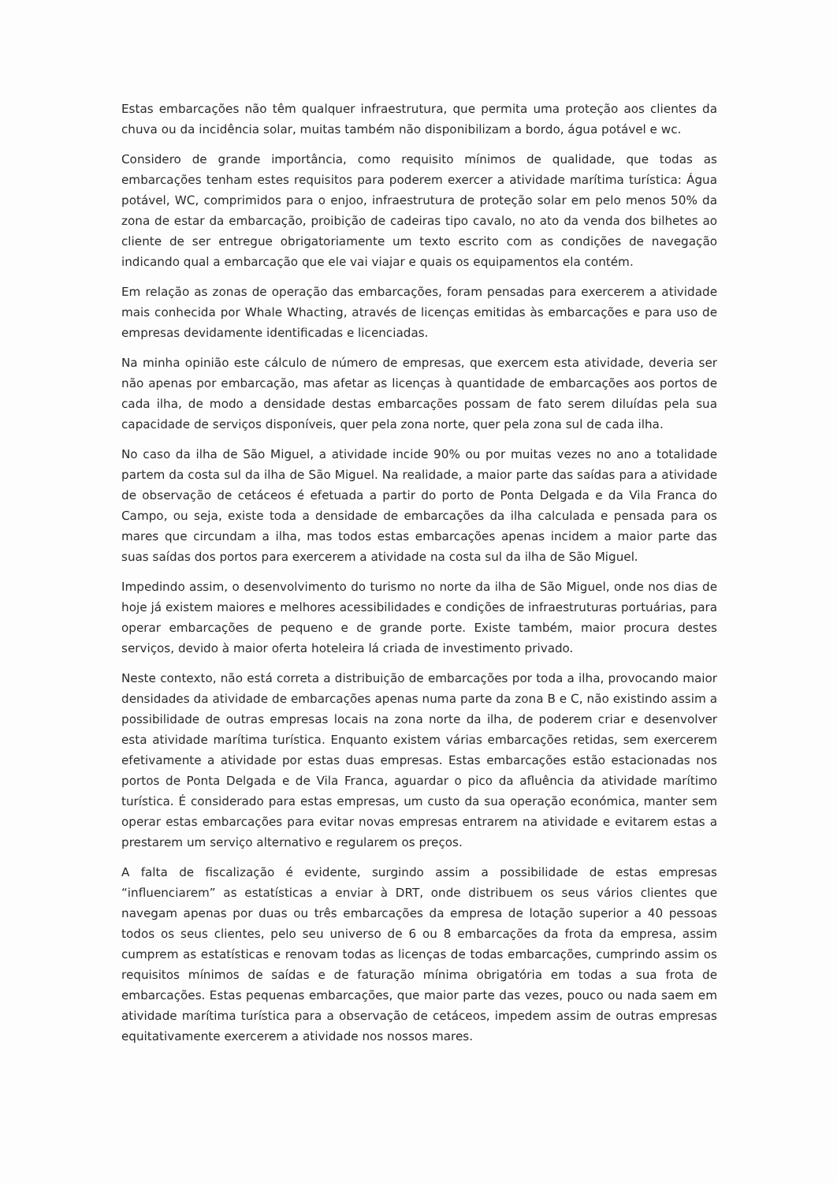Estas embarcações não têm qualquer infraestrutura, que permita uma proteção aos clientes da chuva ou da incidência solar, muitas também não disponibilizam a bordo, água potável e wc.
Considero de grande importância, como requisito mínimos de qualidade, que todas as embarcações tenham estes requisitos para poderem exercer a atividade marítima turística: Água potável, WC, comprimidos para o enjoo, infraestrutura de proteção solar em pelo menos 50% da zona de estar da embarcação, proibição de cadeiras tipo cavalo, no ato da venda dos bilhetes ao cliente de ser entregue obrigatoriamente um texto escrito com as condições de navegação indicando qual a embarcação que ele vai viajar e quais os equipamentos ela contém.
Em relação as zonas de operação das embarcações, foram pensadas para exercerem a atividade mais conhecida por Whale Whacting, através de licenças emitidas às embarcações e para uso de empresas devidamente identificadas e licenciadas.
Na minha opinião este cálculo de número de empresas, que exercem esta atividade, deveria ser não apenas por embarcação, mas afetar as licenças à quantidade de embarcações aos portos de cada ilha, de modo a densidade destas embarcações possam de fato serem diluídas pela sua capacidade de serviços disponíveis, quer pela zona norte, quer pela zona sul de cada ilha.
No caso da ilha de São Miguel, a atividade incide 90% ou por muitas vezes no ano a totalidade partem da costa sul da ilha de São Miguel. Na realidade, a maior parte das saídas para a atividade de observação de cetáceos é efetuada a partir do porto de Ponta Delgada e da Vila Franca do Campo, ou seja, existe toda a densidade de embarcações da ilha calculada e pensada para os mares que circundam a ilha, mas todos estas embarcações apenas incidem a maior parte das suas saídas dos portos para exercerem a atividade na costa sul da ilha de São Miguel.
Impedindo assim, o desenvolvimento do turismo no norte da ilha de São Miguel, onde nos dias de hoje já existem maiores e melhores acessibilidades e condições de infraestruturas portuárias, para operar embarcações de pequeno e de grande porte. Existe também, maior procura destes serviços, devido à maior oferta hoteleira lá criada de investimento privado.
Neste contexto, não está correta a distribuição de embarcações por toda a ilha, provocando maior densidades da atividade de embarcações apenas numa parte da zona B e C, não existindo assim a possibilidade de outras empresas locais na zona norte da ilha, de poderem criar e desenvolver esta atividade marítima turística. Enquanto existem várias embarcações retidas, sem exercerem efetivamente a atividade por estas duas empresas. Estas embarcações estão estacionadas nos portos de Ponta Delgada e de Vila Franca, aguardar o pico da afluência da atividade marítimo turística. É considerado para estas empresas, um custo da sua operação económica, manter sem operar estas embarcações para evitar novas empresas entrarem na atividade e evitarem estas a prestarem um serviço alternativo e regularem os preços.
A falta de fiscalização é evidente, surgindo assim a possibilidade de estas empresas “influenciarem” as estatísticas a enviar à DRT, onde distribuem os seus vários clientes que navegam apenas por duas ou três embarcações da empresa de lotação superior a 40 pessoas todos os seus clientes, pelo seu universo de 6 ou 8 embarcações da frota da empresa, assim cumprem as estatísticas e renovam todas as licenças de todas embarcações, cumprindo assim os requisitos mínimos de saídas e de faturação mínima obrigatória em todas a sua frota de embarcações. Estas pequenas embarcações, que maior parte das vezes, pouco ou nada saem em atividade marítima turística para a observação de cetáceos, impedem assim de outras empresas equitativamente exercerem a atividade nos nossos mares.